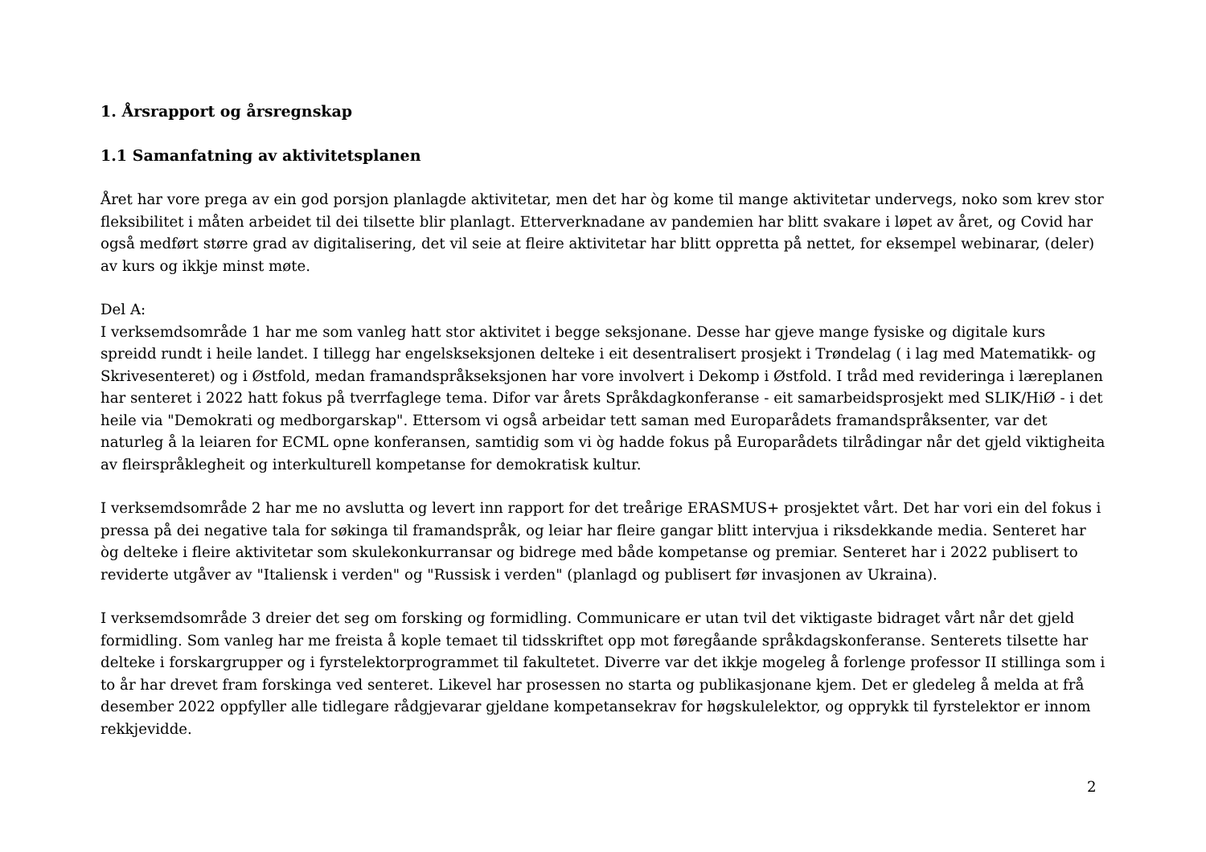1. Årsrapport og årsregnskap
1.1 Samanfatning av aktivitetsplanen
Året har vore prega av ein god porsjon planlagde aktivitetar, men det har òg kome til mange aktivitetar undervegs, noko som krev stor fleksibilitet i måten arbeidet til dei tilsette blir planlagt. Etterverknadane av pandemien har blitt svakare i løpet av året, og Covid har også medført større grad av digitalisering, det vil seie at fleire aktivitetar har blitt oppretta på nettet, for eksempel webinarar, (deler) av kurs og ikkje minst møte.
Del A:
I verksemdsområde 1 har me som vanleg hatt stor aktivitet i begge seksjonane. Desse har gjeve mange fysiske og digitale kurs spreidd rundt i heile landet. I tillegg har engelskseksjonen delteke i eit desentralisert prosjekt i Trøndelag ( i lag med Matematikk- og Skrivesenteret) og i Østfold, medan framandspråkseksjonen har vore involvert i Dekomp i Østfold. I tråd med revideringa i læreplanen har senteret i 2022 hatt fokus på tverrfaglege tema. Difor var årets Språkdagkonferanse - eit samarbeidsprosjekt med SLIK/HiØ - i det heile via "Demokrati og medborgarskap". Ettersom vi også arbeidar tett saman med Europarådets framandspråksenter, var det naturleg å la leiaren for ECML opne konferansen, samtidig som vi òg hadde fokus på Europarådets tilrådingar når det gjeld viktigheita av fleirspråklegheit og interkulturell kompetanse for demokratisk kultur.
I verksemdsområde 2 har me no avslutta og levert inn rapport for det treårige ERASMUS+ prosjektet vårt. Det har vori ein del fokus i pressa på dei negative tala for søkinga til framandspråk, og leiar har fleire gangar blitt intervjua i riksdekkande media. Senteret har òg delteke i fleire aktivitetar som skulekonkurransar og bidrege med både kompetanse og premiar. Senteret har i 2022 publisert to reviderte utgåver av "Italiensk i verden" og "Russisk i verden" (planlagd og publisert før invasjonen av Ukraina).
I verksemdsområde 3 dreier det seg om forsking og formidling. Communicare er utan tvil det viktigaste bidraget vårt når det gjeld formidling. Som vanleg har me freista å kople temaet til tidsskriftet opp mot føregåande språkdagskonferanse. Senterets tilsette har delteke i forskargrupper og i fyrstelektorprogrammet til fakultetet. Diverre var det ikkje mogeleg å forlenge professor II stillinga som i to år har drevet fram forskinga ved senteret. Likevel har prosessen no starta og publikasjonane kjem. Det er gledeleg å melda at frå desember 2022 oppfyller alle tidlegare rådgjevarar gjeldane kompetansekrav for høgskulelektor, og opprykk til fyrstelektor er innom rekkjevidde.
2